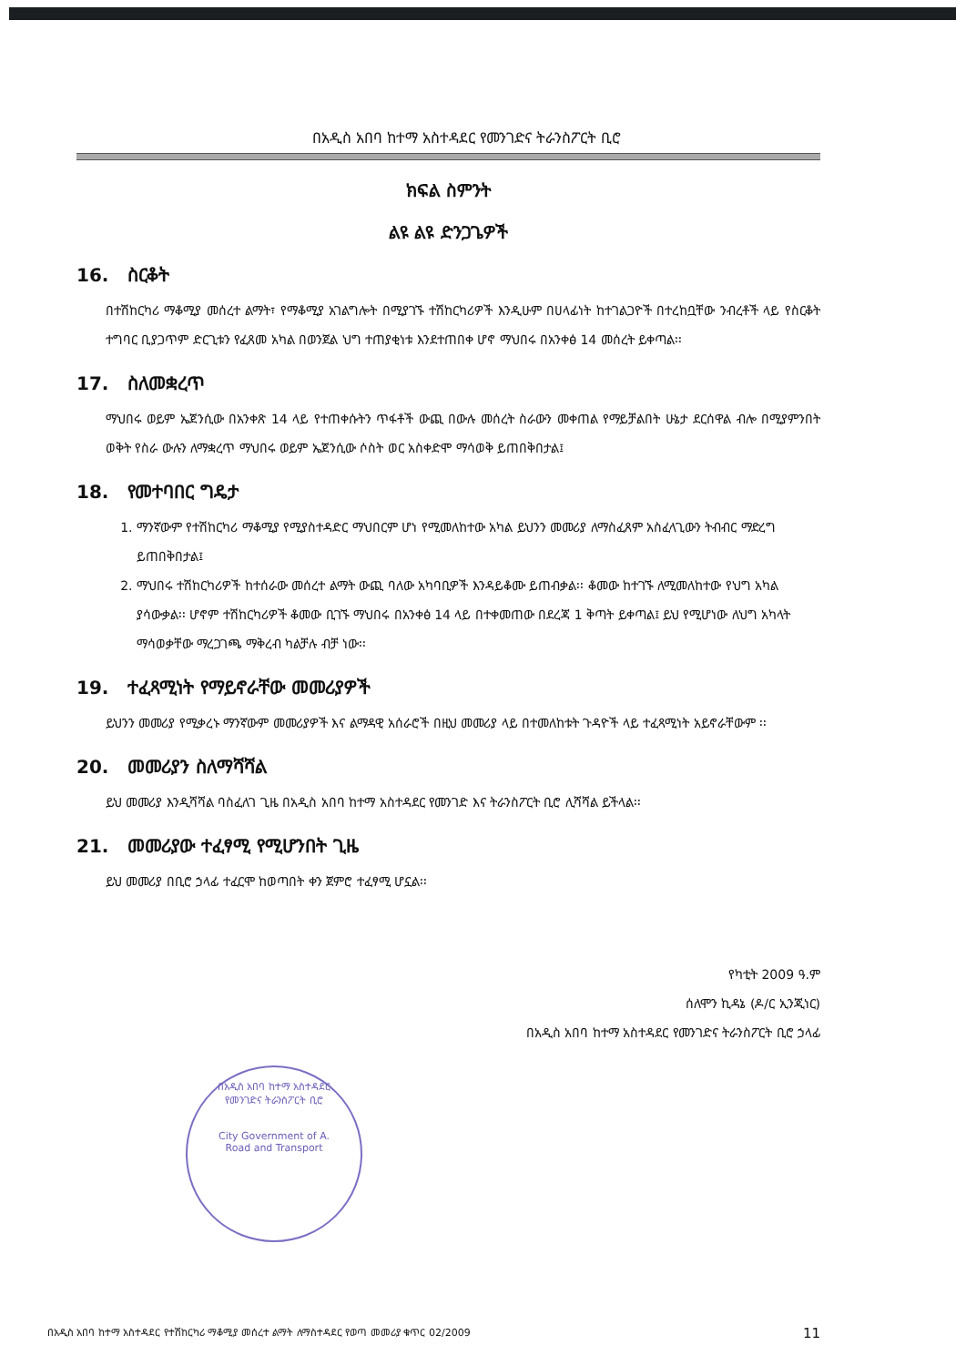በአዲስ አበባ ከተማ አስተዳደር የመንገድና ትራንስፖርት ቢሮ
ክፍል ስምንት
ልዩ ልዩ ድንጋጌዎች
16. ስርቆት
በተሽከርካሪ ማቆሚያ መሰረተ ልማት፣ የማቆሚያ አገልግሎት በሚያገኙ ተሽከርካሪዎች እንዲሁም በሀላፊነት ከተገልጋዮች በተረከቧቸው ንብረቶች ላይ የስርቆት ተግባር ቢያጋጥም ድርጊቱን የፈጸመ አካል በወንጀል ህግ ተጠያቂነቱ እንደተጠበቀ ሆኖ ማህበሩ በአንቀፅ 14 መሰረት ይቀጣል፡፡
17. ስለመቋረጥ
ማህበሩ ወይም ኤጀንሲው በአንቀጽ 14 ላይ የተጠቀሱትን ጥፋቶች ውጪ በውሉ መሰረት ስራውን መቀጠል የማይቻልበት ሁኔታ ደርሰዋል ብሎ በሚያምንበት ወቅት የስራ ውሉን ለማቋረጥ ማህበሩ ወይም ኤጀንሲው ሶስት ወር አስቀድሞ ማሳወቅ ይጠበቅበታል፤
18. የመተባበር ግዴታ
1. ማንኛውም የተሽከርካሪ ማቆሚያ የሚያስተዳድር ማህበርም ሆነ የሚመለከተው አካል ይህንን መመሪያ ለማስፈጸም አስፈላጊውን ትብብር ማድረግ ይጠበቅበታል፤
2. ማህበሩ ተሽከርካሪዎች ከተሰራው መሰረተ ልማት ውጪ ባለው አካባቢዎች እንዳይቆሙ ይጠብቃል፡፡ ቆመው ከተገኙ ለሚመለከተው የህግ አካል ያሳውቃል፡፡ ሆኖም ተሽከርካሪዎች ቆመው ቢገኙ ማህበሩ በአንቀፅ 14 ላይ በተቀመጠው በደረጃ 1 ቅጣት ይቀጣል፤ ይህ የሚሆነው ለህግ አካላት ማሳወቃቸው ማረጋገጫ ማቅረብ ካልቻሉ ብቻ ነው፡፡
19. ተፈጻሚነት የማይኖራቸው መመሪያዎች
ይህንን መመሪያ የሚቃረኑ ማንኛውም መመሪያዎች እና ልማዳዊ አሰራሮች በዚህ መመሪያ ላይ በተመለከቱት ጉዳዮች ላይ ተፈጻሚነት አይኖራቸውም ፡፡
20. መመሪያን ስለማሻሻል
ይህ መመሪያ እንዲሻሻል ባስፈለገ ጊዜ በአዲስ አበባ ከተማ አስተዳደር የመንገድ እና ትራንስፖርት ቢሮ ሊሻሻል ይችላል፡፡
21. መመሪያው ተፈፃሚ የሚሆንበት ጊዜ
ይህ መመሪያ በቢሮ ኃላፊ ተፈርሞ ከወጣበት ቀን ጀምሮ ተፈፃሚ ሆኗል፡፡
የካቲት 2009 ዓ.ም
ሰለሞን ኪዳኔ (ዶ/ር ኢንጂነር)
በአዲስ አበባ ከተማ አስተዳደር የመንገድና ትራንስፖርት ቢሮ ኃላፊ
በአዲስ አበባ ከተማ አስተዳደር
የመንገድና ትራንስፖርት ቢሮ
City Government of A.
Road and Transport
በአዲስ አበባ ከተማ አስተዳደር የተሽከርካሪ ማቆሚያ መሰረተ ልማት ለማስተዳደር የወጣ መመሪያ ቁጥር 02/2009 11